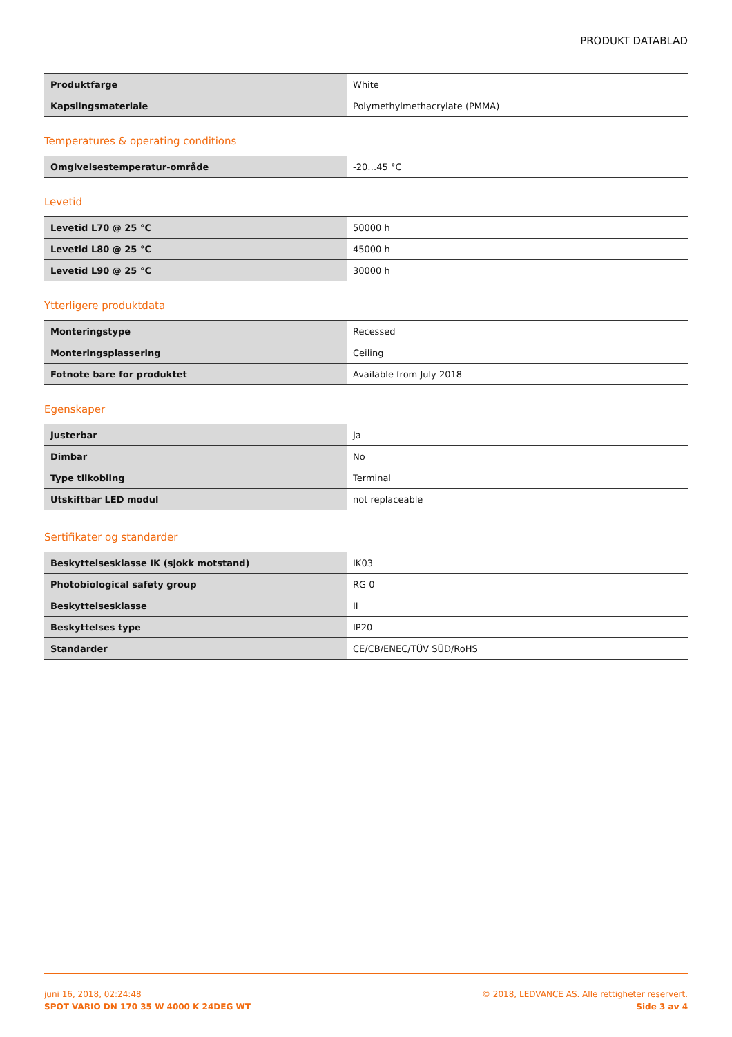PRODUKT DATABLAD
| Produktfarge | White |
| Kapslingsmateriale | Polymethylmethacrylate (PMMA) |
Temperatures & operating conditions
| Omgivelsestemperatur-område | -20…45 °C |
Levetid
| Levetid L70 @ 25 °C | 50000 h |
| Levetid L80 @ 25 °C | 45000 h |
| Levetid L90 @ 25 °C | 30000 h |
Ytterligere produktdata
| Monteringstype | Recessed |
| Monteringsplassering | Ceiling |
| Fotnote bare for produktet | Available from July 2018 |
Egenskaper
| Justerbar | Ja |
| Dimbar | No |
| Type tilkobling | Terminal |
| Utskiftbar LED modul | not replaceable |
Sertifikater og standarder
| Beskyttelsesklasse IK (sjokk motstand) | IK03 |
| Photobiological safety group | RG 0 |
| Beskyttelsesklasse | II |
| Beskyttelses type | IP20 |
| Standarder | CE/CB/ENEC/TÜV SÜD/RoHS |
juni 16, 2018, 02:24:48
SPOT VARIO DN 170 35 W 4000 K 24DEG WT
© 2018, LEDVANCE AS. Alle rettigheter reservert.
Side 3 av 4